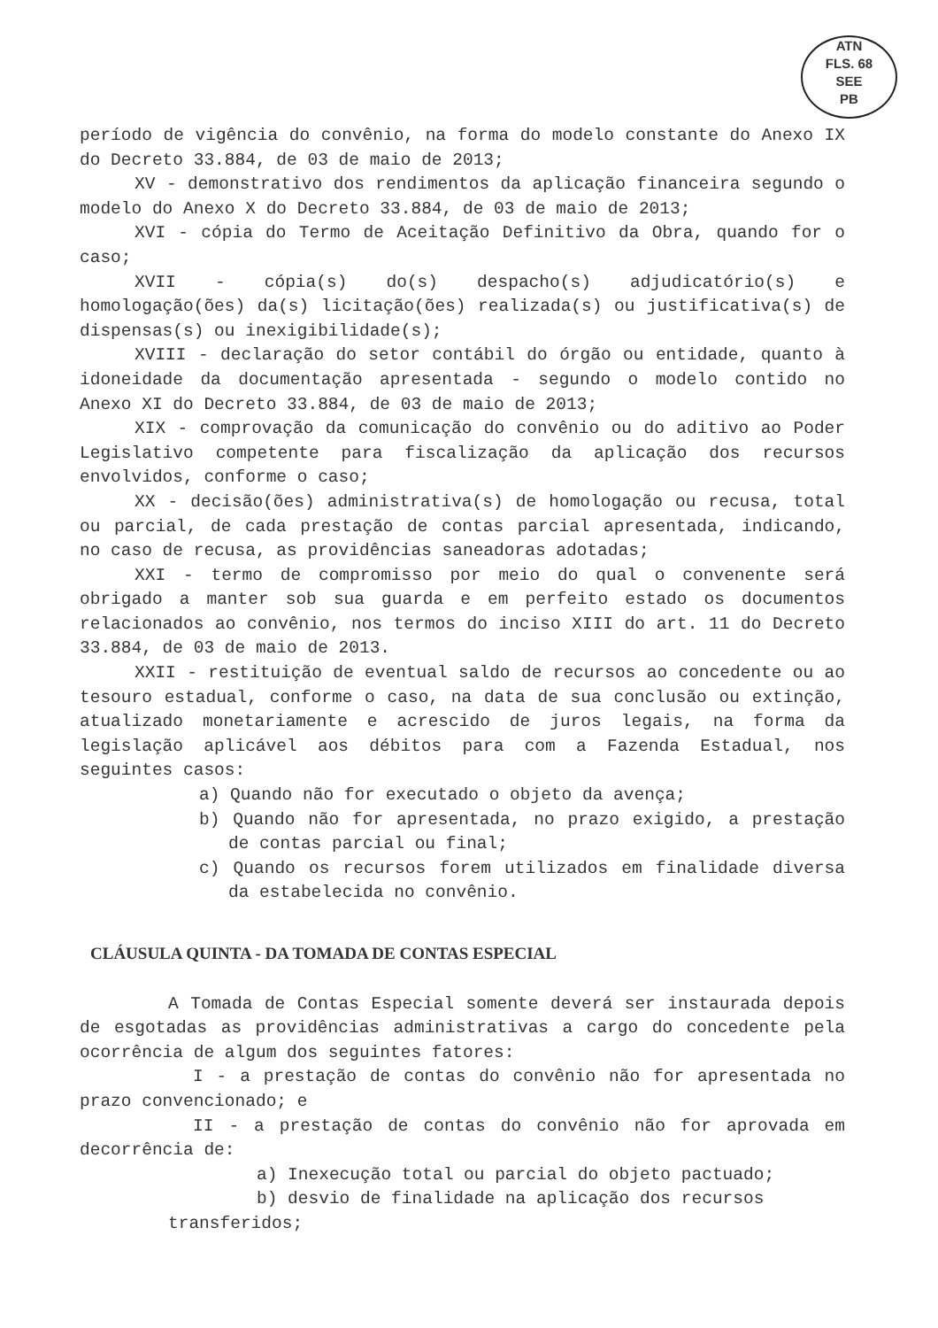ATN
FLS. 68
SEE
PB
período de vigência do convênio, na forma do modelo constante do Anexo IX do Decreto 33.884, de 03 de maio de 2013;
XV - demonstrativo dos rendimentos da aplicação financeira segundo o modelo do Anexo X do Decreto 33.884, de 03 de maio de 2013;
XVI - cópia do Termo de Aceitação Definitivo da Obra, quando for o caso;
XVII - cópia(s) do(s) despacho(s) adjudicatório(s) e homologação(ões) da(s) licitação(ões) realizada(s) ou justificativa(s) de dispensas(s) ou inexigibilidade(s);
XVIII - declaração do setor contábil do órgão ou entidade, quanto à idoneidade da documentação apresentada - segundo o modelo contido no Anexo XI do Decreto 33.884, de 03 de maio de 2013;
XIX - comprovação da comunicação do convênio ou do aditivo ao Poder Legislativo competente para fiscalização da aplicação dos recursos envolvidos, conforme o caso;
XX - decisão(ões) administrativa(s) de homologação ou recusa, total ou parcial, de cada prestação de contas parcial apresentada, indicando, no caso de recusa, as providências saneadoras adotadas;
XXI - termo de compromisso por meio do qual o convenente será obrigado a manter sob sua guarda e em perfeito estado os documentos relacionados ao convênio, nos termos do inciso XIII do art. 11 do Decreto 33.884, de 03 de maio de 2013.
XXII - restituição de eventual saldo de recursos ao concedente ou ao tesouro estadual, conforme o caso, na data de sua conclusão ou extinção, atualizado monetariamente e acrescido de juros legais, na forma da legislação aplicável aos débitos para com a Fazenda Estadual, nos seguintes casos:
a) Quando não for executado o objeto da avença;
b) Quando não for apresentada, no prazo exigido, a prestação de contas parcial ou final;
c) Quando os recursos forem utilizados em finalidade diversa da estabelecida no convênio.
CLÁUSULA QUINTA - DA TOMADA DE CONTAS ESPECIAL
A Tomada de Contas Especial somente deverá ser instaurada depois de esgotadas as providências administrativas a cargo do concedente pela ocorrência de algum dos seguintes fatores:
I - a prestação de contas do convênio não for apresentada no prazo convencionado; e
II - a prestação de contas do convênio não for aprovada em decorrência de:
a) Inexecução total ou parcial do objeto pactuado;
b) desvio de finalidade na aplicação dos recursos
transferidos;